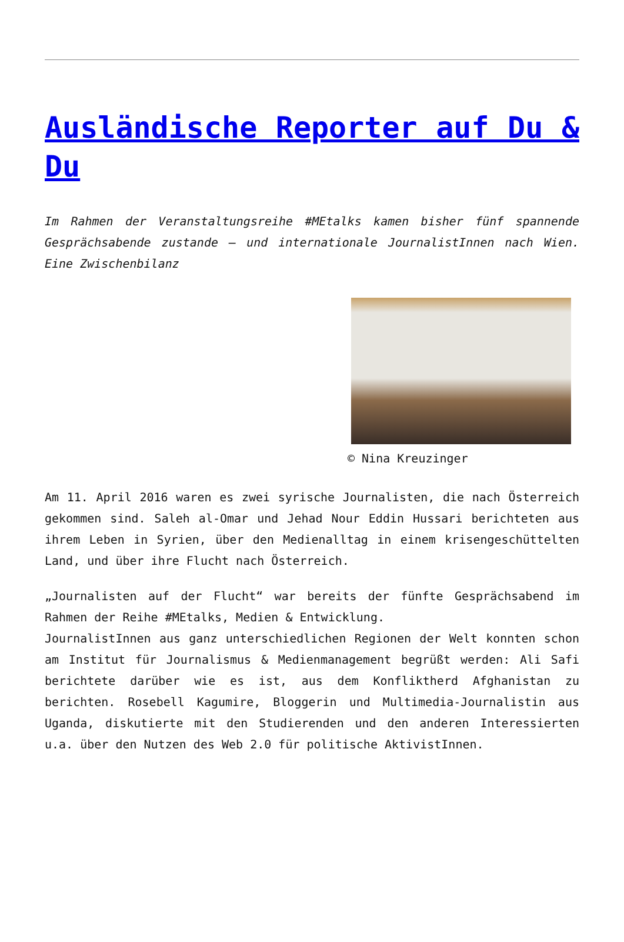Ausländische Reporter auf Du & Du
Im Rahmen der Veranstaltungsreihe #MEtalks kamen bisher fünf spannende Gesprächsabende zustande – und internationale JournalistInnen nach Wien. Eine Zwischenbilanz
© Nina Kreuzinger
Am 11. April 2016 waren es zwei syrische Journalisten, die nach Österreich gekommen sind. Saleh al-Omar und Jehad Nour Eddin Hussari berichteten aus ihrem Leben in Syrien, über den Medienalltag in einem krisengeschüttelten Land, und über ihre Flucht nach Österreich.
„Journalisten auf der Flucht“ war bereits der fünfte Gesprächsabend im Rahmen der Reihe #MEtalks, Medien & Entwicklung.
JournalistInnen aus ganz unterschiedlichen Regionen der Welt konnten schon am Institut für Journalismus & Medienmanagement begrüßt werden: Ali Safi berichtete darüber wie es ist, aus dem Konfliktherd Afghanistan zu berichten. Rosebell Kagumire, Bloggerin und Multimedia-Journalistin aus Uganda, diskutierte mit den Studierenden und den anderen Interessierten u.a. über den Nutzen des Web 2.0 für politische AktivistInnen.